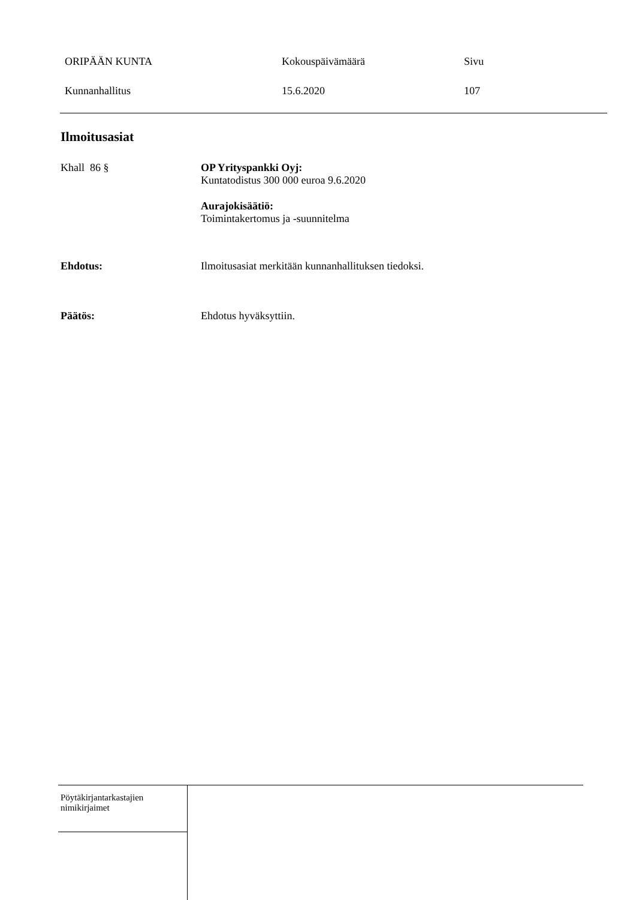ORIPÄÄN KUNTA Kokouspäivämäärä Sivu
Kunnanhallitus 15.6.2020 107
Ilmoitusasiat
Khall 86 § OP Yrityspankki Oyj:
Kuntatodistus 300 000 euroa 9.6.2020
Aurajokisäätiö:
Toimintakertomus ja -suunnitelma
Ehdotus: Ilmoitusasiat merkitään kunnanhallituksen tiedoksi.
Päätös: Ehdotus hyväksyttiin.
Pöytäkirjantarkastajien
nimikirjaimet